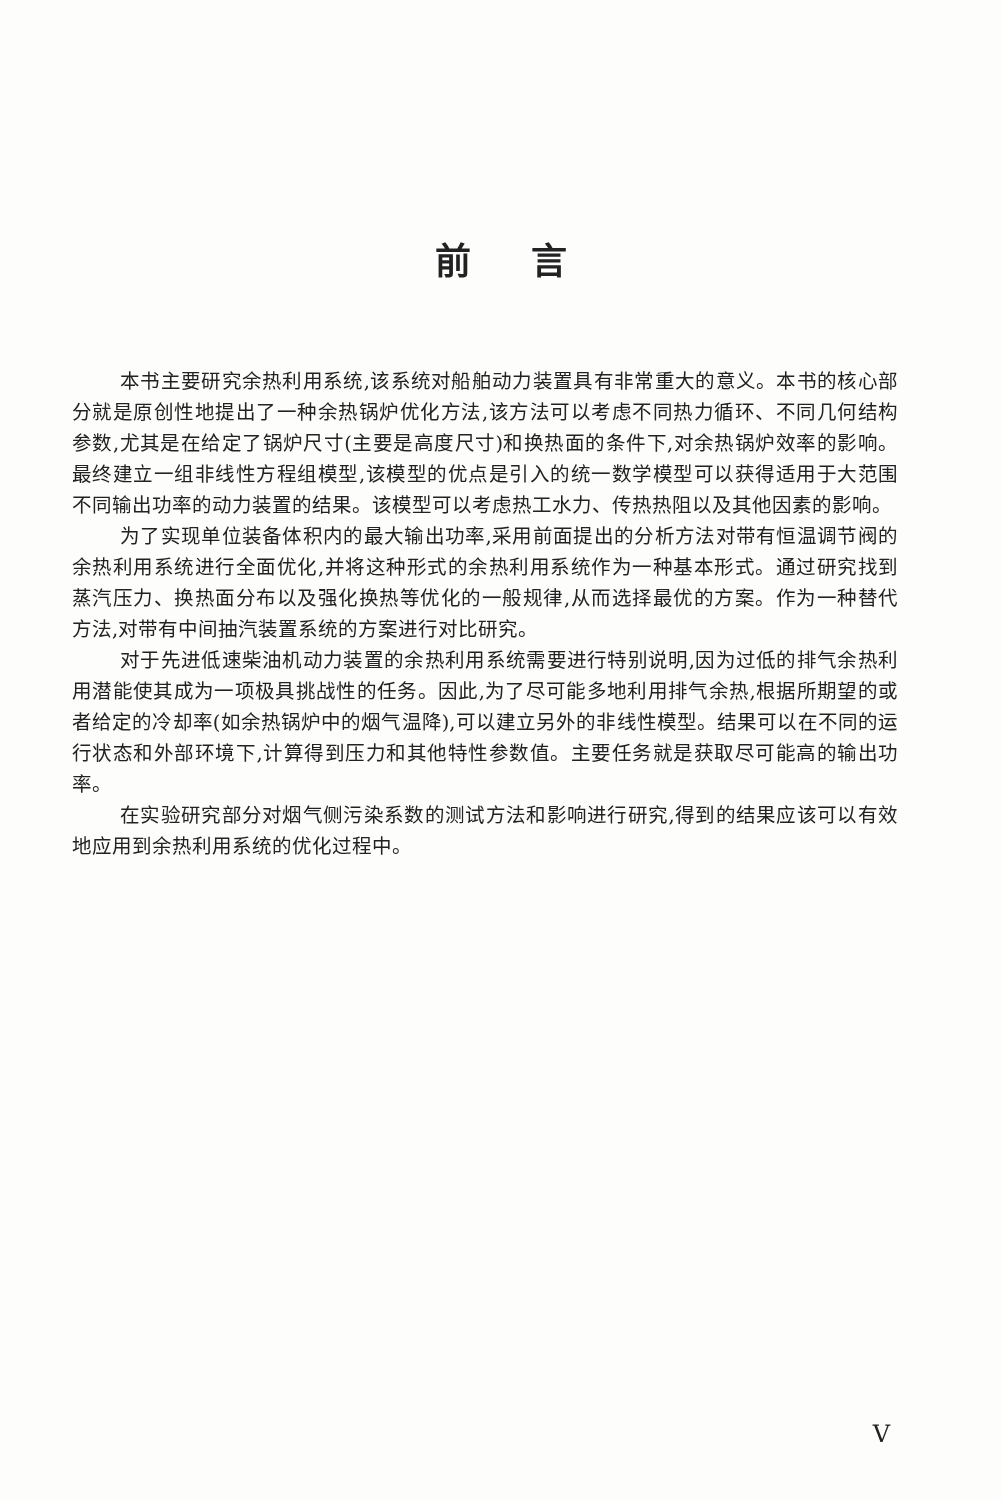前言
本书主要研究余热利用系统,该系统对船舶动力装置具有非常重大的意义。本书的核心部分就是原创性地提出了一种余热锅炉优化方法,该方法可以考虑不同热力循环、不同几何结构参数,尤其是在给定了锅炉尺寸(主要是高度尺寸)和换热面的条件下,对余热锅炉效率的影响。最终建立一组非线性方程组模型,该模型的优点是引入的统一数学模型可以获得适用于大范围不同输出功率的动力装置的结果。该模型可以考虑热工水力、传热热阻以及其他因素的影响。
为了实现单位装备体积内的最大输出功率,采用前面提出的分析方法对带有恒温调节阀的余热利用系统进行全面优化,并将这种形式的余热利用系统作为一种基本形式。通过研究找到蒸汽压力、换热面分布以及强化换热等优化的一般规律,从而选择最优的方案。作为一种替代方法,对带有中间抽汽装置系统的方案进行对比研究。
对于先进低速柴油机动力装置的余热利用系统需要进行特别说明,因为过低的排气余热利用潜能使其成为一项极具挑战性的任务。因此,为了尽可能多地利用排气余热,根据所期望的或者给定的冷却率(如余热锅炉中的烟气温降),可以建立另外的非线性模型。结果可以在不同的运行状态和外部环境下,计算得到压力和其他特性参数值。主要任务就是获取尽可能高的输出功率。
在实验研究部分对烟气侧污染系数的测试方法和影响进行研究,得到的结果应该可以有效地应用到余热利用系统的优化过程中。
V